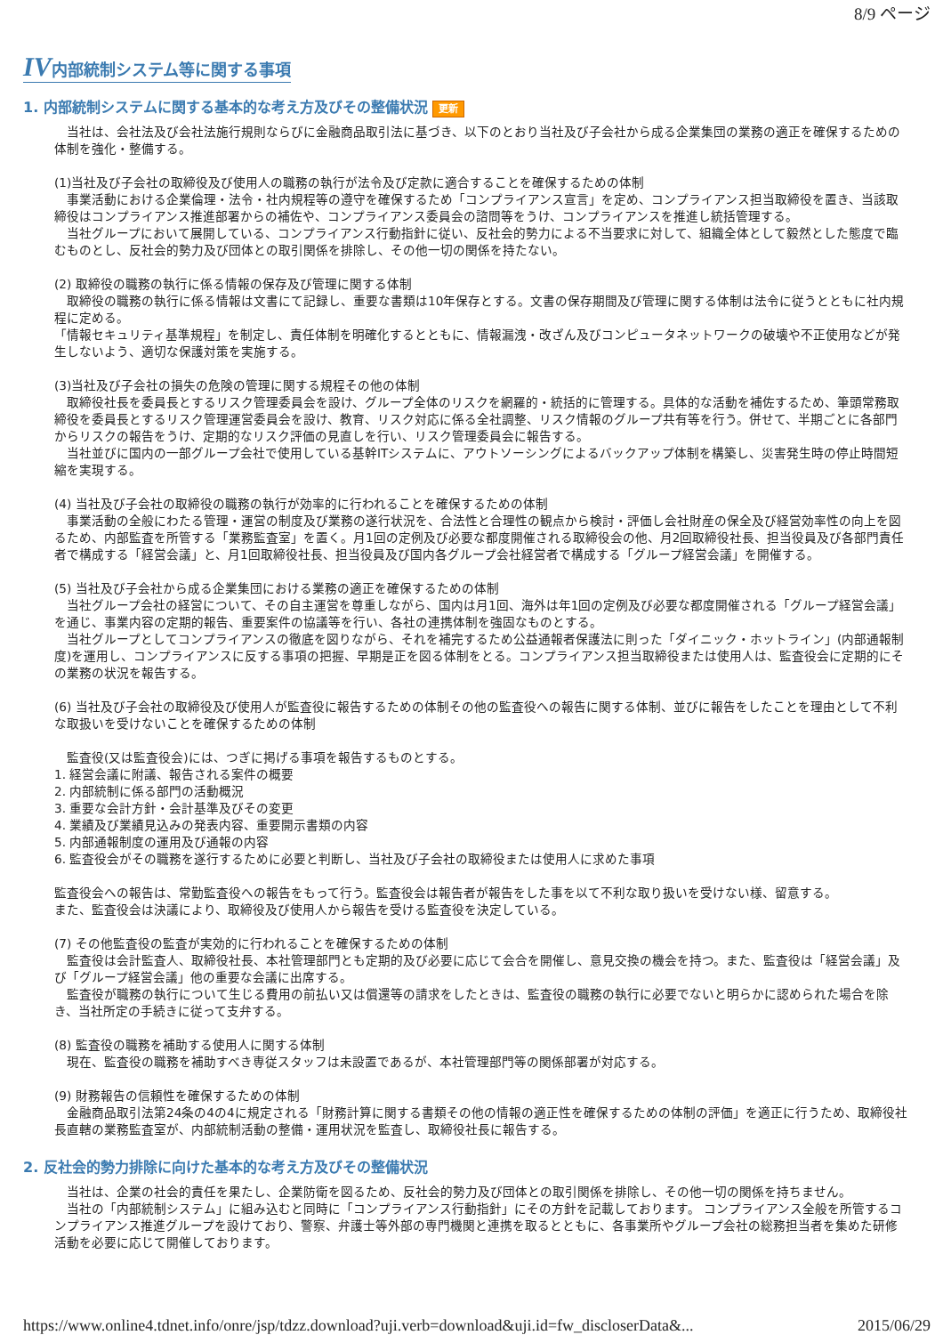8/9 ページ
IV内部統制システム等に関する事項
1. 内部統制システムに関する基本的な考え方及びその整備状況 更新
　当社は、会社法及び会社法施行規則ならびに金融商品取引法に基づき、以下のとおり当社及び子会社から成る企業集団の業務の適正を確保するための体制を強化・整備する。
(1)当社及び子会社の取締役及び使用人の職務の執行が法令及び定款に適合することを確保するための体制
　事業活動における企業倫理・法令・社内規程等の遵守を確保するため「コンプライアンス宣言」を定め、コンプライアンス担当取締役を置き、当該取締役はコンプライアンス推進部署からの補佐や、コンプライアンス委員会の諮問等をうけ、コンプライアンスを推進し統括管理する。
　当社グループにおいて展開している、コンプライアンス行動指針に従い、反社会的勢力による不当要求に対して、組織全体として毅然とした態度で臨むものとし、反社会的勢力及び団体との取引関係を排除し、その他一切の関係を持たない。
(2) 取締役の職務の執行に係る情報の保存及び管理に関する体制
　取締役の職務の執行に係る情報は文書にて記録し、重要な書類は10年保存とする。文書の保存期間及び管理に関する体制は法令に従うとともに社内規程に定める。
「情報セキュリティ基準規程」を制定し、責任体制を明確化するとともに、情報漏洩・改ざん及びコンピュータネットワークの破壊や不正使用などが発生しないよう、適切な保護対策を実施する。
(3)当社及び子会社の損失の危険の管理に関する規程その他の体制
　取締役社長を委員長とするリスク管理委員会を設け、グループ全体のリスクを網羅的・統括的に管理する。具体的な活動を補佐するため、筆頭常務取締役を委員長とするリスク管理運営委員会を設け、教育、リスク対応に係る全社調整、リスク情報のグループ共有等を行う。併せて、半期ごとに各部門からリスクの報告をうけ、定期的なリスク評価の見直しを行い、リスク管理委員会に報告する。
　当社並びに国内の一部グループ会社で使用している基幹ITシステムに、アウトソーシングによるバックアップ体制を構築し、災害発生時の停止時間短縮を実現する。
(4) 当社及び子会社の取締役の職務の執行が効率的に行われることを確保するための体制
　事業活動の全般にわたる管理・運営の制度及び業務の遂行状況を、合法性と合理性の観点から検討・評価し会社財産の保全及び経営効率性の向上を図るため、内部監査を所管する「業務監査室」を置く。月1回の定例及び必要な都度開催される取締役会の他、月2回取締役社長、担当役員及び各部門責任者で構成する「経営会議」と、月1回取締役社長、担当役員及び国内各グループ会社経営者で構成する「グループ経営会議」を開催する。
(5) 当社及び子会社から成る企業集団における業務の適正を確保するための体制
　当社グループ会社の経営について、その自主運営を尊重しながら、国内は月1回、海外は年1回の定例及び必要な都度開催される「グループ経営会議」を通じ、事業内容の定期的報告、重要案件の協議等を行い、各社の連携体制を強固なものとする。
　当社グループとしてコンプライアンスの徹底を図りながら、それを補完するため公益通報者保護法に則った「ダイニック・ホットライン」(内部通報制度)を運用し、コンプライアンスに反する事項の把握、早期是正を図る体制をとる。コンプライアンス担当取締役または使用人は、監査役会に定期的にその業務の状況を報告する。
(6) 当社及び子会社の取締役及び使用人が監査役に報告するための体制その他の監査役への報告に関する体制、並びに報告をしたことを理由として不利な取扱いを受けないことを確保するための体制
　監査役(又は監査役会)には、つぎに掲げる事項を報告するものとする。
1. 経営会議に附議、報告される案件の概要
2. 内部統制に係る部門の活動概況
3. 重要な会計方針・会計基準及びその変更
4. 業績及び業績見込みの発表内容、重要開示書類の内容
5. 内部通報制度の運用及び通報の内容
6. 監査役会がその職務を遂行するために必要と判断し、当社及び子会社の取締役または使用人に求めた事項
監査役会への報告は、常勤監査役への報告をもって行う。監査役会は報告者が報告をした事を以て不利な取り扱いを受けない様、留意する。
また、監査役会は決議により、取締役及び使用人から報告を受ける監査役を決定している。
(7) その他監査役の監査が実効的に行われることを確保するための体制
　監査役は会計監査人、取締役社長、本社管理部門とも定期的及び必要に応じて会合を開催し、意見交換の機会を持つ。また、監査役は「経営会議」及び「グループ経営会議」他の重要な会議に出席する。
　監査役が職務の執行について生じる費用の前払い又は償還等の請求をしたときは、監査役の職務の執行に必要でないと明らかに認められた場合を除き、当社所定の手続きに従って支弁する。
(8) 監査役の職務を補助する使用人に関する体制
　現在、監査役の職務を補助すべき専従スタッフは未設置であるが、本社管理部門等の関係部署が対応する。
(9) 財務報告の信頼性を確保するための体制
　金融商品取引法第24条の4の4に規定される「財務計算に関する書類その他の情報の適正性を確保するための体制の評価」を適正に行うため、取締役社長直轄の業務監査室が、内部統制活動の整備・運用状況を監査し、取締役社長に報告する。
2. 反社会的勢力排除に向けた基本的な考え方及びその整備状況
　当社は、企業の社会的責任を果たし、企業防衛を図るため、反社会的勢力及び団体との取引関係を排除し、その他一切の関係を持ちません。
　当社の「内部統制システム」に組み込むと同時に「コンプライアンス行動指針」にその方針を記載しております。 コンプライアンス全般を所管するコンプライアンス推進グループを設けており、警察、弁護士等外部の専門機関と連携を取るとともに、各事業所やグループ会社の総務担当者を集めた研修活動を必要に応じて開催しております。
https://www.online4.tdnet.info/onre/jsp/tdzz.download?uji.verb=download&uji.id=fw_discloserData&... 2015/06/29